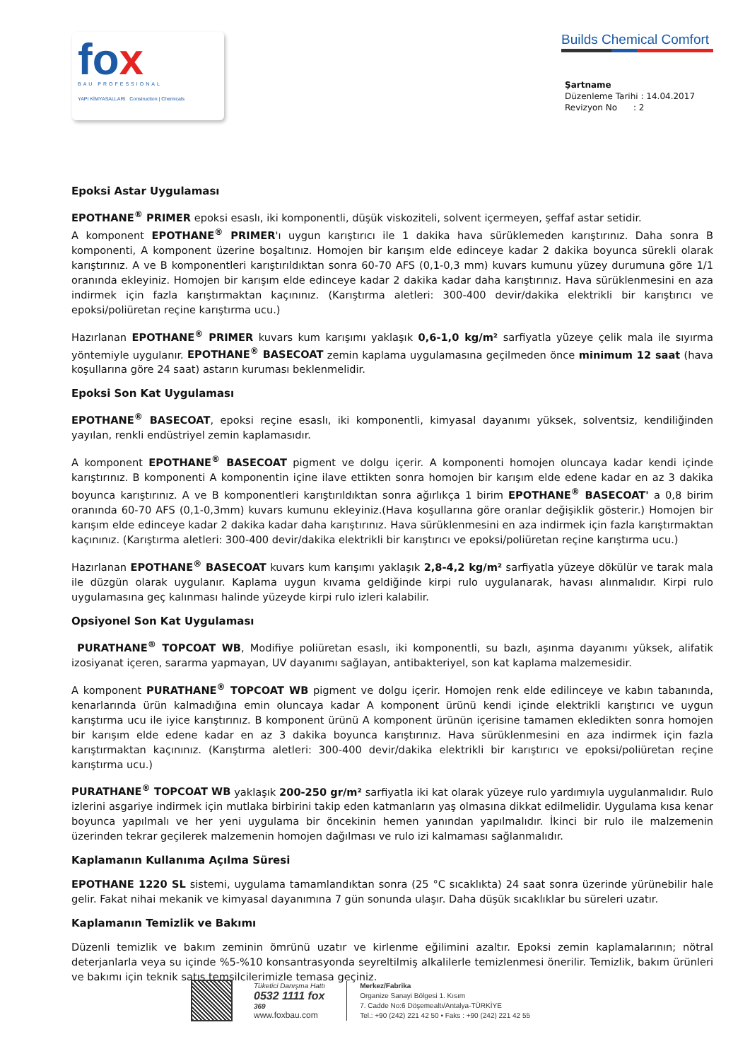fox
BAU PROFESSIONAL
YAPI KİMYASALLARI Construction | Chemicals
Builds Chemical Comfort
Şartname
Düzenleme Tarihi : 14.04.2017
Revizyon No : 2
Epoksi Astar Uygulaması
EPOTHANE<sup>®</sup> PRIMER epoksi esaslı, iki komponentli, düşük viskoziteli, solvent içermeyen, şeffaf astar setidir.
A komponent EPOTHANE<sup>®</sup> PRIMER'ı uygun karıştırıcı ile 1 dakika hava sürüklemeden karıştırınız. Daha sonra B komponenti, A komponent üzerine boşaltınız. Homojen bir karışım elde edinceye kadar 2 dakika boyunca sürekli olarak karıştırınız. A ve B komponentleri karıştırıldıktan sonra 60-70 AFS (0,1-0,3 mm) kuvars kumunu yüzey durumuna göre 1/1 oranında ekleyiniz. Homojen bir karışım elde edinceye kadar 2 dakika kadar daha karıştırınız. Hava sürüklenmesini en aza indirmek için fazla karıştırmaktan kaçınınız. (Karıştırma aletleri: 300-400 devir/dakika elektrikli bir karıştırıcı ve epoksi/poliüretan reçine karıştırma ucu.)
Hazırlanan EPOTHANE<sup>®</sup> PRIMER kuvars kum karışımı yaklaşık 0,6-1,0 kg/m² sarfiyatla yüzeye çelik mala ile sıyırma yöntemiyle uygulanır. EPOTHANE<sup>®</sup> BASECOAT zemin kaplama uygulamasına geçilmeden önce minimum 12 saat (hava koşullarına göre 24 saat) astarın kuruması beklenmelidir.
Epoksi Son Kat Uygulaması
EPOTHANE<sup>®</sup> BASECOAT, epoksi reçine esaslı, iki komponentli, kimyasal dayanımı yüksek, solventsiz, kendiliğinden yayılan, renkli endüstriyel zemin kaplamasıdır.
A komponent EPOTHANE<sup>®</sup> BASECOAT pigment ve dolgu içerir. A komponenti homojen oluncaya kadar kendi içinde karıştırınız. B komponenti A komponentin içine ilave ettikten sonra homojen bir karışım elde edene kadar en az 3 dakika boyunca karıştırınız. A ve B komponentleri karıştırıldıktan sonra ağırlıkça 1 birim EPOTHANE<sup>®</sup> BASECOAT' a 0,8 birim oranında 60-70 AFS (0,1-0,3mm) kuvars kumunu ekleyiniz.(Hava koşullarına göre oranlar değişiklik gösterir.) Homojen bir karışım elde edinceye kadar 2 dakika kadar daha karıştırınız. Hava sürüklenmesini en aza indirmek için fazla karıştırmaktan kaçınınız. (Karıştırma aletleri: 300-400 devir/dakika elektrikli bir karıştırıcı ve epoksi/poliüretan reçine karıştırma ucu.)
Hazırlanan EPOTHANE<sup>®</sup> BASECOAT kuvars kum karışımı yaklaşık 2,8-4,2 kg/m² sarfiyatla yüzeye dökülür ve tarak mala ile düzgün olarak uygulanır. Kaplama uygun kıvama geldiğinde kirpi rulo uygulanarak, havası alınmalıdır. Kirpi rulo uygulamasına geç kalınması halinde yüzeyde kirpi rulo izleri kalabilir.
Opsiyonel Son Kat Uygulaması
PURATHANE<sup>®</sup> TOPCOAT WB, Modifiye poliüretan esaslı, iki komponentli, su bazlı, aşınma dayanımı yüksek, alifatik izosiyanat içeren, sararma yapmayan, UV dayanımı sağlayan, antibakteriyel, son kat kaplama malzemesidir.
A komponent PURATHANE<sup>®</sup> TOPCOAT WB pigment ve dolgu içerir. Homojen renk elde edilinceye ve kabın tabanında, kenarlarında ürün kalmadığına emin oluncaya kadar A komponent ürünü kendi içinde elektrikli karıştırıcı ve uygun karıştırma ucu ile iyice karıştırınız. B komponent ürünü A komponent ürünün içerisine tamamen ekledikten sonra homojen bir karışım elde edene kadar en az 3 dakika boyunca karıştırınız. Hava sürüklenmesini en aza indirmek için fazla karıştırmaktan kaçınınız. (Karıştırma aletleri: 300-400 devir/dakika elektrikli bir karıştırıcı ve epoksi/poliüretan reçine karıştırma ucu.)
PURATHANE<sup>®</sup> TOPCOAT WB yaklaşık 200-250 gr/m² sarfiyatla iki kat olarak yüzeye rulo yardımıyla uygulanmalıdır. Rulo izlerini asgariye indirmek için mutlaka birbirini takip eden katmanların yaş olmasına dikkat edilmelidir. Uygulama kısa kenar boyunca yapılmalı ve her yeni uygulama bir öncekinin hemen yanından yapılmalıdır. İkinci bir rulo ile malzemenin üzerinden tekrar geçilerek malzemenin homojen dağılması ve rulo izi kalmaması sağlanmalıdır.
Kaplamanın Kullanıma Açılma Süresi
EPOTHANE 1220 SL sistemi, uygulama tamamlandıktan sonra (25 °C sıcaklıkta) 24 saat sonra üzerinde yürünebilir hale gelir. Fakat nihai mekanik ve kimyasal dayanımına 7 gün sonunda ulaşır. Daha düşük sıcaklıklar bu süreleri uzatır.
Kaplamanın Temizlik ve Bakımı
Düzenli temizlik ve bakım zeminin ömrünü uzatır ve kirlenme eğilimini azaltır. Epoksi zemin kaplamalarının; nötral deterjanlarla veya su içinde %5-%10 konsantrasyonda seyreltilmiş alkalilerle temizlenmesi önerilir. Temizlik, bakım ürünleri ve bakımı için teknik satış temsilcilerimizle temasa geçiniz.
Tüketici Danışma Hattı
0532 1111 fox
369
www.foxbau.com
Merkez/Fabrika
Organize Sanayi Bölgesi 1. Kısım
7. Cadde No:6 Döşemealtı/Antalya-TÜRKİYE
Tel.: +90 (242) 221 42 50 • Faks : +90 (242) 221 42 55